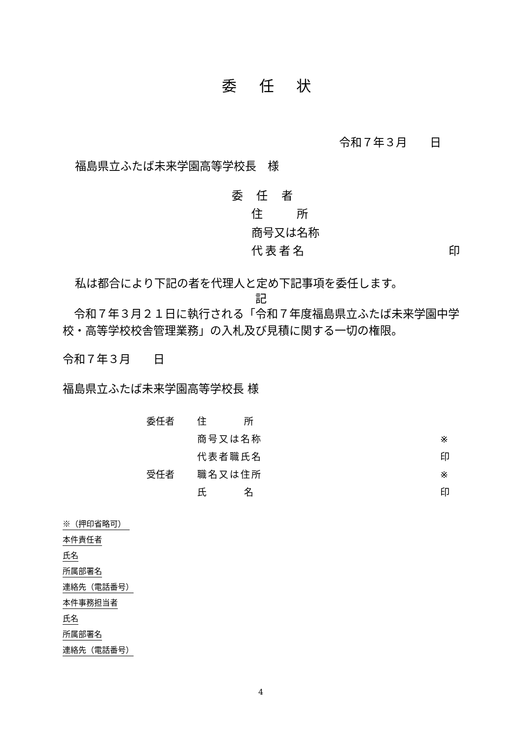委 任 状
令和７年３月　　日
福島県立ふたば未来学園高等学校長　様
委 任 者
住　　　所
商号又は名称
代表者名 印
私は都合により下記の者を代理人と定め下記事項を委任します。
記
　令和７年３月２１日に執行される「令和７年度福島県立ふたば未来学園中学校・高等学校校舎管理業務」の入札及び見積に関する一切の権限。
令和７年３月　　日
福島県立ふたば未来学園高等学校長 様
委任者 住　　　　所
商号又は名称 ※
代表者職氏名 印
受任者 職名又は住所 ※
氏　　　　名 印
※（押印省略可）　
本件責任者
氏名
所属部署名
連絡先（電話番号）
本件事務担当者
氏名
所属部署名
連絡先（電話番号）
4